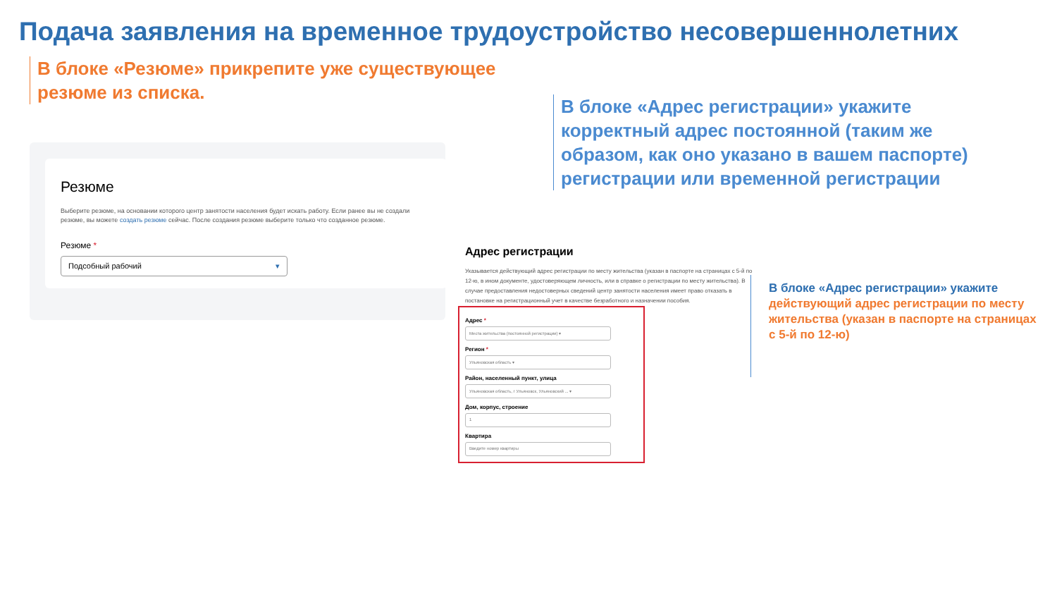Подача заявления на временное трудоустройство несовершеннолетних
В блоке «Резюме» прикрепите уже существующее резюме из списка.
В блоке «Адрес регистрации» укажите корректный адрес постоянной (таким же образом, как оно указано в вашем паспорте) регистрации или временной регистрации
Резюме
Выберите резюме, на основании которого центр занятости населения будет искать работу. Если ранее вы не создали резюме, вы можете создать резюме сейчас. После создания резюме выберите только что созданное резюме.
Резюме *
Подсобный рабочий ▾
Адрес регистрации
Указывается действующий адрес регистрации по месту жительства (указан в паспорте на страницах с 5-й по 12-ю, в ином документе, удостоверяющем личность, или в справке о регистрации по месту жительства). В случае предоставления недостоверных сведений центр занятости населения имеет право отказать в постановке на регистрационный учет в качестве безработного и назначении пособия.
Адрес *
Места жительства (постоянной регистрации) ▾
Регион *
Ульяновская область ▾
Район, населенный пункт, улица
Ульяновская область, г Ульяновск, Ульяновский ... ▾
Дом, корпус, строение
1
Квартира
Введите номер квартиры
В блоке «Адрес регистрации» укажите
действующий адрес регистрации по месту жительства (указан в паспорте на страницах с 5-й по 12-ю)